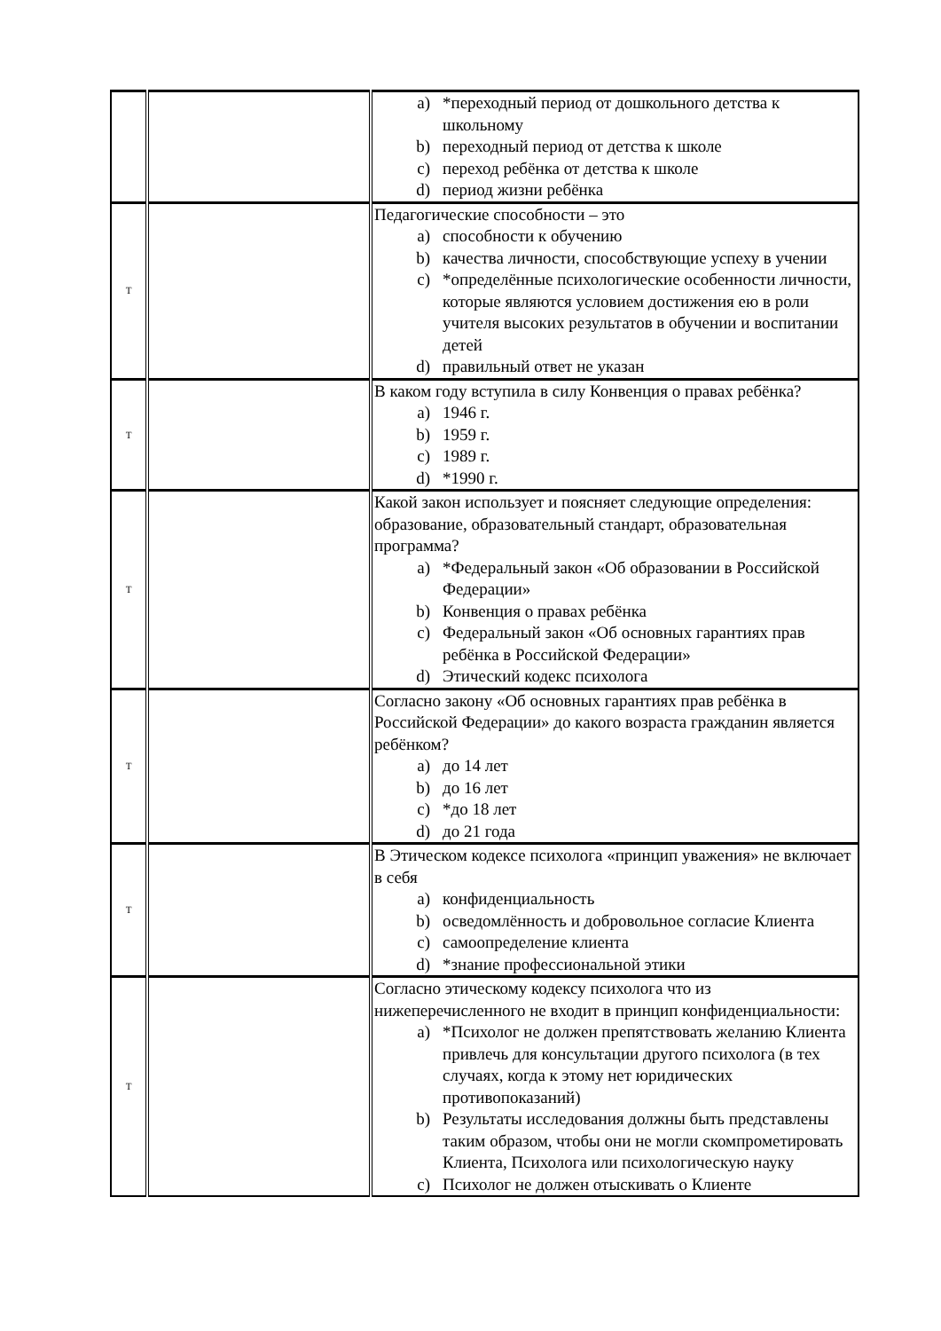| | | a) *переходный период от дошкольного детства к школьному b) переходный период от детства к школе c) переход ребёнка от детства к школе d) период жизни ребёнка |
| Т | | Педагогические способности – это a) способности к обучению b) качества личности, способствующие успеху в учении c) *определённые психологические особенности личности, которые являются условием достижения ею в роли учителя высоких результатов в обучении и воспитании детей d) правильный ответ не указан |
| Т | | В каком году вступила в силу Конвенция о правах ребёнка? a) 1946 г. b) 1959 г. c) 1989 г. d) *1990 г. |
| Т | | Какой закон использует и поясняет следующие определения: образование, образовательный стандарт, образовательная программа? a) *Федеральный закон «Об образовании в Российской Федерации» b) Конвенция о правах ребёнка c) Федеральный закон «Об основных гарантиях прав ребёнка в Российской Федерации» d) Этический кодекс психолога |
| Т | | Согласно закону «Об основных гарантиях прав ребёнка в Российской Федерации» до какого возраста гражданин является ребёнком? a) до 14 лет b) до 16 лет c) *до 18 лет d) до 21 года |
| Т | | В Этическом кодексе психолога «принцип уважения» не включает в себя a) конфиденциальность b) осведомлённость и добровольное согласие Клиента c) самоопределение клиента d) *знание профессиональной этики |
| Т | | Согласно этическому кодексу психолога что из нижеперечисленного не входит в принцип конфиденциальности: a) *Психолог не должен препятствовать желанию Клиента привлечь для консультации другого психолога (в тех случаях, когда к этому нет юридических противопоказаний) b) Результаты исследования должны быть представлены таким образом, чтобы они не могли скомпрометировать Клиента, Психолога или психологическую науку c) Психолог не должен отыскивать о Клиенте |